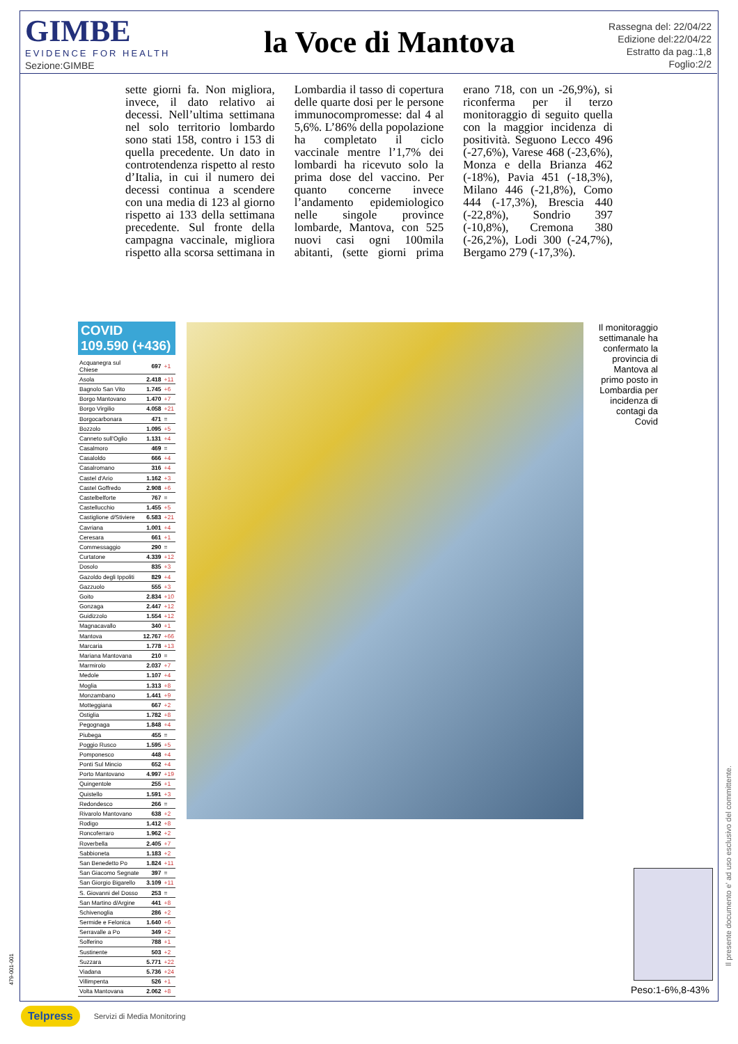GIMBE
EVIDENCE FOR HEALTH
la Voce di Mantova
Rassegna del: 22/04/22
Edizione del:22/04/22
Estratto da pag.:1,8
Foglio:2/2
Sezione:GIMBE
sette giorni fa. Non migliora, invece, il dato relativo ai decessi. Nell’ultima settimana nel solo territorio lombardo sono stati 158, contro i 153 di quella precedente. Un dato in controtendenza rispetto al resto d’Italia, in cui il numero dei decessi continua a scendere con una media di 123 al giorno rispetto ai 133 della settimana precedente. Sul fronte della campagna vaccinale, migliora rispetto alla scorsa settimana in Lombardia il tasso di copertura delle quarte dosi per le persone immunocompromesse: dal 4 al 5,6%. L’86% della popolazione ha completato il ciclo vaccinale mentre l’1,7% dei lombardi ha ricevuto solo la prima dose del vaccino. Per quanto concerne invece l’andamento epidemiologico nelle singole province lombarde, Mantova, con 525 nuovi casi ogni 100mila abitanti, (sette giorni prima erano 718, con un -26,9%), si riconferma per il terzo monitoraggio di seguito quella con la maggior incidenza di positività. Seguono Lecco 496 (-27,6%), Varese 468 (-23,6%), Monza e della Brianza 462 (-18%), Pavia 451 (-18,3%), Milano 446 (-21,8%), Como 444 (-17,3%), Brescia 440 (-22,8%), Sondrio 397 (-10,8%), Cremona 380 (-26,2%), Lodi 300 (-24,7%), Bergamo 279 (-17,3%).
COVID 109.590 (+436)
| Acquanegra sul Chiese | 697 | +1 |
| Asola | 2.418 | +11 |
| Bagnolo San Vito | 1.745 | +6 |
| Borgo Mantovano | 1.470 | +7 |
| Borgo Virgilio | 4.058 | +21 |
| Borgocarbonara | 471 | = |
| Bozzolo | 1.095 | +5 |
| Canneto sull'Oglio | 1.131 | +4 |
| Casalmoro | 469 | = |
| Casaloldo | 666 | +4 |
| Casalromano | 316 | +4 |
| Castel d'Ario | 1.162 | +3 |
| Castel Goffredo | 2.908 | +6 |
| Castelbelforte | 767 | = |
| Castellucchio | 1.455 | +5 |
| Castiglione d/Stiviere | 6.583 | +21 |
| Cavriana | 1.001 | +4 |
| Ceresara | 661 | +1 |
| Commessaggio | 290 | = |
| Curtatone | 4.339 | +12 |
| Dosolo | 835 | +3 |
| Gazoldo degli Ippoliti | 829 | +4 |
| Gazzuolo | 555 | +3 |
| Goito | 2.834 | +10 |
| Gonzaga | 2.447 | +12 |
| Guidizzolo | 1.554 | +12 |
| Magnacavallo | 340 | +1 |
| Mantova | 12.767 | +66 |
| Marcaria | 1.778 | +13 |
| Mariana Mantovana | 210 | = |
| Marmirolo | 2.037 | +7 |
| Medole | 1.107 | +4 |
| Moglia | 1.313 | +8 |
| Monzambano | 1.441 | +9 |
| Motteggiana | 667 | +2 |
| Ostiglia | 1.782 | +8 |
| Pegognaga | 1.848 | +4 |
| Piubega | 455 | = |
| Poggio Rusco | 1.595 | +5 |
| Pomponesco | 448 | +4 |
| Ponti Sul Mincio | 652 | +4 |
| Porto Mantovano | 4.997 | +19 |
| Quingentole | 255 | +1 |
| Quistello | 1.591 | +3 |
| Redondesco | 266 | = |
| Rivarolo Mantovano | 638 | +2 |
| Rodigo | 1.412 | +8 |
| Roncoferraro | 1.962 | +2 |
| Roverbella | 2.405 | +7 |
| Sabbioneta | 1.183 | +2 |
| San Benedetto Po | 1.824 | +11 |
| San Giacomo Segnate | 397 | = |
| San Giorgio Bigarello | 3.109 | +11 |
| S. Giovanni del Dosso | 253 | = |
| San Martino d/Argine | 441 | +8 |
| Schivenoglia | 286 | +2 |
| Sermide e Felonica | 1.640 | +6 |
| Serravalle a Po | 349 | +2 |
| Solferino | 788 | +1 |
| Sustinente | 503 | +2 |
| Suzzara | 5.771 | +22 |
| Viadana | 5.736 | +24 |
| Villimpenta | 526 | +1 |
| Volta Mantovana | 2.062 | +8 |
Il monitoraggio settimanale ha confermato la provincia di Mantova al primo posto in Lombardia per incidenza di contagi da Covid
Peso:1-6%,8-43%
Il presente documento e' ad uso esclusivo del committente.
479-001-001
Telpress Servizi di Media Monitoring